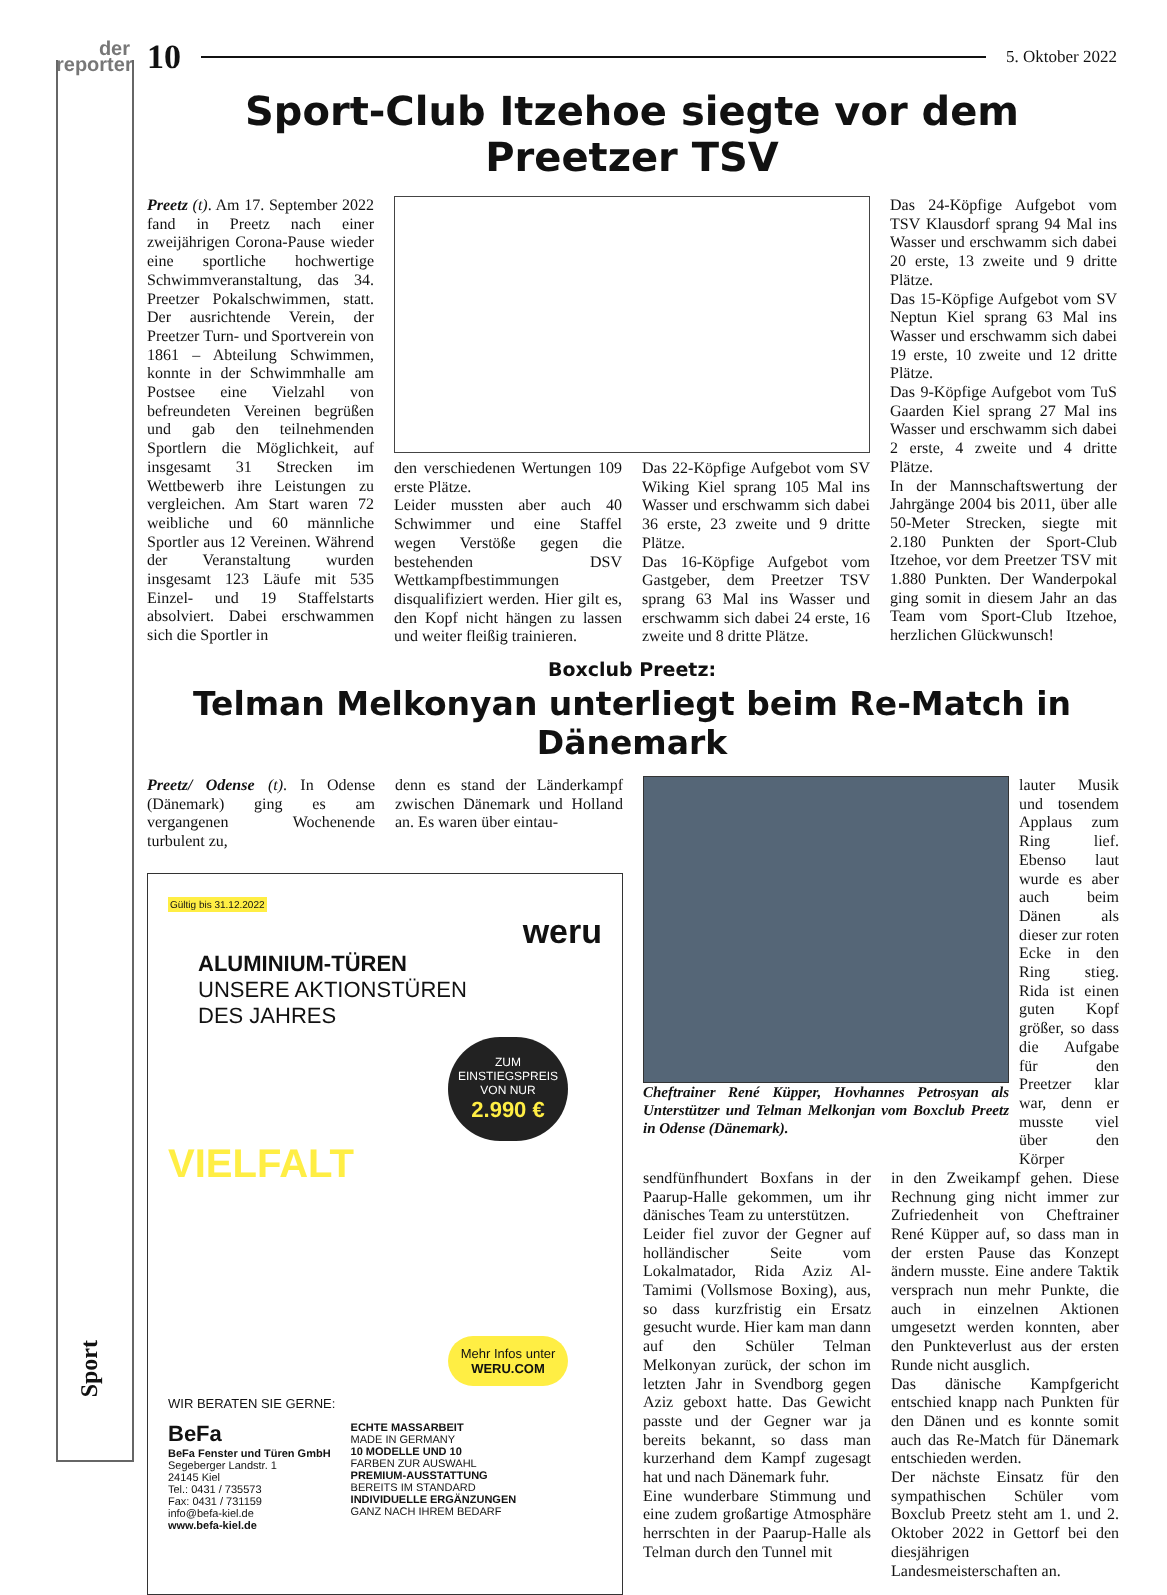der
reporter
Sport
10 5. Oktober 2022
Sport-Club Itzehoe siegte vor dem Preetzer TSV
Preetz (t). Am 17. September 2022 fand in Preetz nach einer zweijährigen Corona-Pause wieder eine sportliche hochwertige Schwimmveranstaltung, das 34. Preetzer Pokalschwimmen, statt. Der ausrichtende Verein, der Preetzer Turn- und Sportverein von 1861 – Abteilung Schwimmen, konnte in der Schwimmhalle am Postsee eine Vielzahl von befreundeten Vereinen begrüßen und gab den teilnehmenden Sportlern die Möglichkeit, auf insgesamt 31 Strecken im Wettbewerb ihre Leistungen zu vergleichen. Am Start waren 72 weibliche und 60 männliche Sportler aus 12 Vereinen. Während der Veranstaltung wurden insgesamt 123 Läufe mit 535 Einzel- und 19 Staffelstarts absolviert. Dabei erschwammen sich die Sportler in
den verschiedenen Wertungen 109 erste Plätze.
Leider mussten aber auch 40 Schwimmer und eine Staffel wegen Verstöße gegen die bestehenden DSV Wettkampfbestimmungen disqualifiziert werden. Hier gilt es, den Kopf nicht hängen zu lassen und weiter fleißig trainieren.
Das 22-Köpfige Aufgebot vom SV Wiking Kiel sprang 105 Mal ins Wasser und erschwamm sich dabei 36 erste, 23 zweite und 9 dritte Plätze.
Das 16-Köpfige Aufgebot vom Gastgeber, dem Preetzer TSV sprang 63 Mal ins Wasser und erschwamm sich dabei 24 erste, 16 zweite und 8 dritte Plätze.
Das 24-Köpfige Aufgebot vom TSV Klausdorf sprang 94 Mal ins Wasser und erschwamm sich dabei 20 erste, 13 zweite und 9 dritte Plätze.
Das 15-Köpfige Aufgebot vom SV Neptun Kiel sprang 63 Mal ins Wasser und erschwamm sich dabei 19 erste, 10 zweite und 12 dritte Plätze.
Das 9-Köpfige Aufgebot vom TuS Gaarden Kiel sprang 27 Mal ins Wasser und erschwamm sich dabei 2 erste, 4 zweite und 4 dritte Plätze.
In der Mannschaftswertung der Jahrgänge 2004 bis 2011, über alle 50-Meter Strecken, siegte mit 2.180 Punkten der Sport-Club Itzehoe, vor dem Preetzer TSV mit 1.880 Punkten. Der Wanderpokal ging somit in diesem Jahr an das Team vom Sport-Club Itzehoe, herzlichen Glückwunsch!
Boxclub Preetz:
Telman Melkonyan unterliegt beim Re-Match in Dänemark
Preetz/ Odense (t). In Odense (Dänemark) ging es am vergangenen Wochenende turbulent zu,
denn es stand der Länderkampf zwischen Dänemark und Holland an. Es waren über eintau-
Gültig bis 31.12.2022
weru
ALUMINIUM-TÜREN
UNSERE AKTIONSTÜREN
DES JAHRES
ZUM
EINSTIEGSPREIS
VON NUR
2.990 €
VIELFALT
Mehr Infos unter
WERU.COM
WIR BERATEN SIE GERNE:
BeFa
BeFa Fenster und Türen GmbH
Segeberger Landstr. 1
24145 Kiel
Tel.: 0431 / 735573
Fax: 0431 / 731159
info@befa-kiel.de
www.befa-kiel.de
ECHTE MASSARBEIT
MADE IN GERMANY
10 MODELLE UND 10
FARBEN ZUR AUSWAHL
PREMIUM-AUSSTATTUNG
BEREITS IM STANDARD
INDIVIDUELLE ERGÄNZUNGEN
GANZ NACH IHREM BEDARF
Cheftrainer René Küpper, Hovhannes Petrosyan als Unterstützer und Telman Melkonjan vom Boxclub Preetz in Odense (Dänemark).
lauter Musik und tosendem Applaus zum Ring lief. Ebenso laut wurde es aber auch beim Dänen als dieser zur roten Ecke in den Ring stieg. Rida ist einen guten Kopf größer, so dass die Aufgabe für den Preetzer klar war, denn er musste viel über den Körper
sendfünfhundert Boxfans in der Paarup-Halle gekommen, um ihr dänisches Team zu unterstützen.
Leider fiel zuvor der Gegner auf holländischer Seite vom Lokalmatador, Rida Aziz Al- Tamimi (Vollsmose Boxing), aus, so dass kurzfristig ein Ersatz gesucht wurde. Hier kam man dann auf den Schüler Telman Melkonyan zurück, der schon im letzten Jahr in Svendborg gegen Aziz geboxt hatte. Das Gewicht passte und der Gegner war ja bereits bekannt, so dass man kurzerhand dem Kampf zugesagt hat und nach Dänemark fuhr.
Eine wunderbare Stimmung und eine zudem großartige Atmosphäre herrschten in der Paarup-Halle als Telman durch den Tunnel mit
in den Zweikampf gehen. Diese Rechnung ging nicht immer zur Zufriedenheit von Cheftrainer René Küpper auf, so dass man in der ersten Pause das Konzept ändern musste. Eine andere Taktik versprach nun mehr Punkte, die auch in einzelnen Aktionen umgesetzt werden konnten, aber den Punkteverlust aus der ersten Runde nicht ausglich.
Das dänische Kampfgericht entschied knapp nach Punkten für den Dänen und es konnte somit auch das Re-Match für Dänemark entschieden werden.
Der nächste Einsatz für den sympathischen Schüler vom Boxclub Preetz steht am 1. und 2. Oktober 2022 in Gettorf bei den diesjährigen Landesmeisterschaften an.